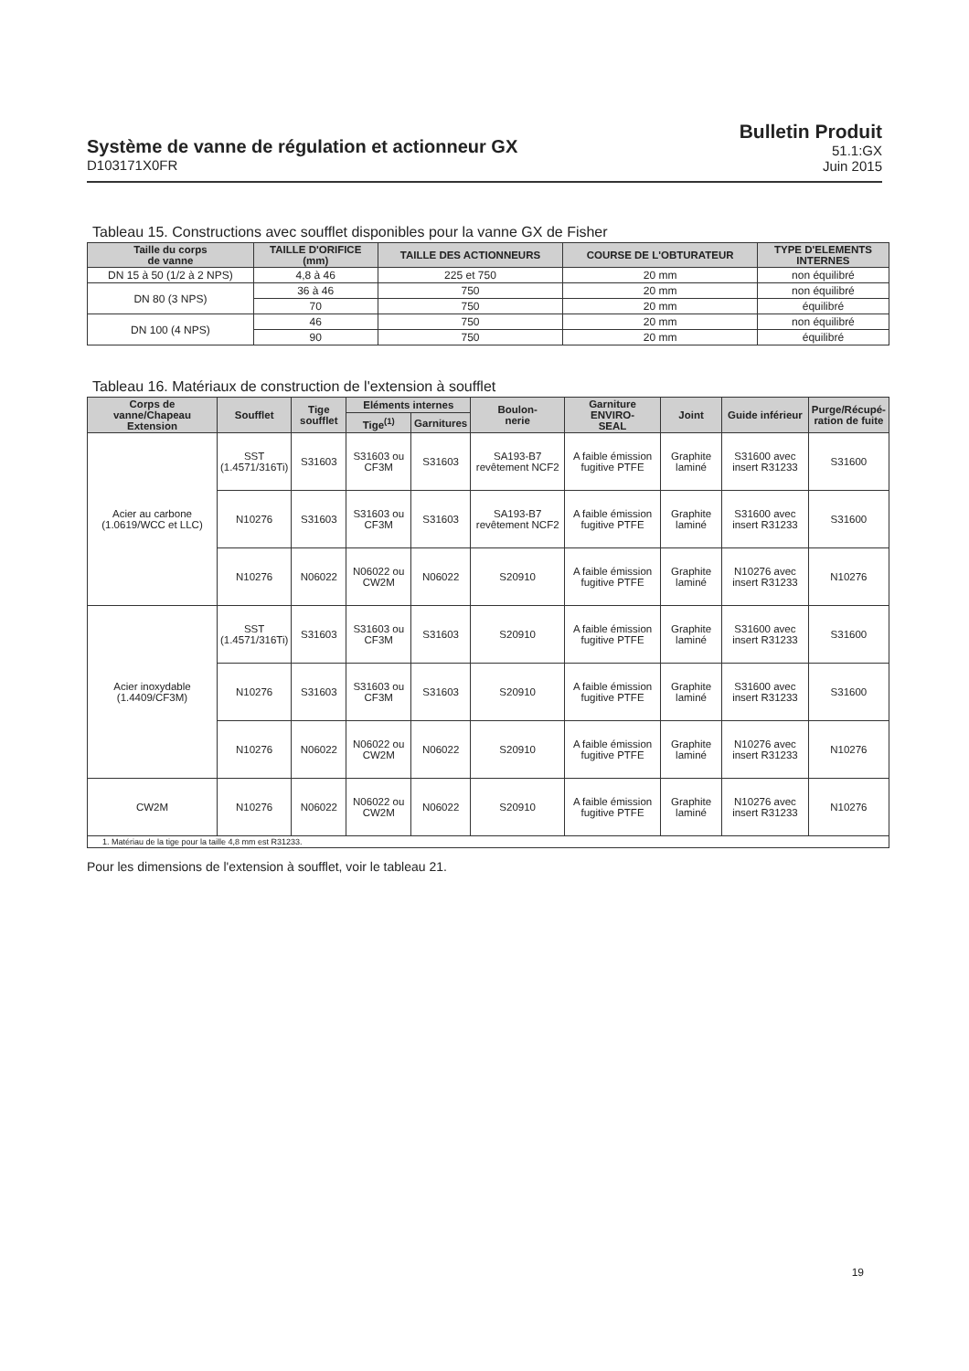Système de vanne de régulation et actionneur GX
D103171X0FR
Bulletin Produit
51.1:GX
Juin 2015
Tableau 15. Constructions avec soufflet disponibles pour la vanne GX de Fisher
| Taille du corps de vanne | TAILLE D'ORIFICE (mm) | TAILLE DES ACTIONNEURS | COURSE DE L'OBTURATEUR | TYPE D'ELEMENTS INTERNES |
| --- | --- | --- | --- | --- |
| DN 15 à 50 (1/2 à 2 NPS) | 4,8 à 46 | 225 et 750 | 20 mm | non équilibré |
| DN 80 (3 NPS) | 36 à 46 | 750 | 20 mm | non équilibré |
| | 70 | 750 | 20 mm | équilibré |
| DN 100 (4 NPS) | 46 | 750 | 20 mm | non équilibré |
| | 90 | 750 | 20 mm | équilibré |
Tableau 16. Matériaux de construction de l'extension à soufflet
| Corps de vanne/Chapeau Extension | Soufflet | Tige soufflet | Eléments internes | | Boulon- nerie | Garniture ENVIRO- SEAL | Joint | Guide inférieur | Purge/Récupé- ration de fuite |
| --- | --- | --- | --- | --- | --- | --- | --- | --- | --- |
| | | | Tige<sup>(1)</sup> | Garnitures | | | | | |
| Acier au carbone (1.0619/WCC et LLC) | SST (1.4571/316Ti) | S31603 | S31603 ou CF3M | S31603 | SA193-B7 revêtement NCF2 | A faible émission fugitive PTFE | Graphite laminé | S31600 avec insert R31233 | S31600 |
| | N10276 | S31603 | S31603 ou CF3M | S31603 | SA193-B7 revêtement NCF2 | A faible émission fugitive PTFE | Graphite laminé | S31600 avec insert R31233 | S31600 |
| | N10276 | N06022 | N06022 ou CW2M | N06022 | S20910 | A faible émission fugitive PTFE | Graphite laminé | N10276 avec insert R31233 | N10276 |
| Acier inoxydable (1.4409/CF3M) | SST (1.4571/316Ti) | S31603 | S31603 ou CF3M | S31603 | S20910 | A faible émission fugitive PTFE | Graphite laminé | S31600 avec insert R31233 | S31600 |
| | N10276 | S31603 | S31603 ou CF3M | S31603 | S20910 | A faible émission fugitive PTFE | Graphite laminé | S31600 avec insert R31233 | S31600 |
| | N10276 | N06022 | N06022 ou CW2M | N06022 | S20910 | A faible émission fugitive PTFE | Graphite laminé | N10276 avec insert R31233 | N10276 |
| CW2M | N10276 | N06022 | N06022 ou CW2M | N06022 | S20910 | A faible émission fugitive PTFE | Graphite laminé | N10276 avec insert R31233 | N10276 |
| 1. Matériau de la tige pour la taille 4,8 mm est R31233. | | | | | | | | | |
Pour les dimensions de l'extension à soufflet, voir le tableau 21.
19